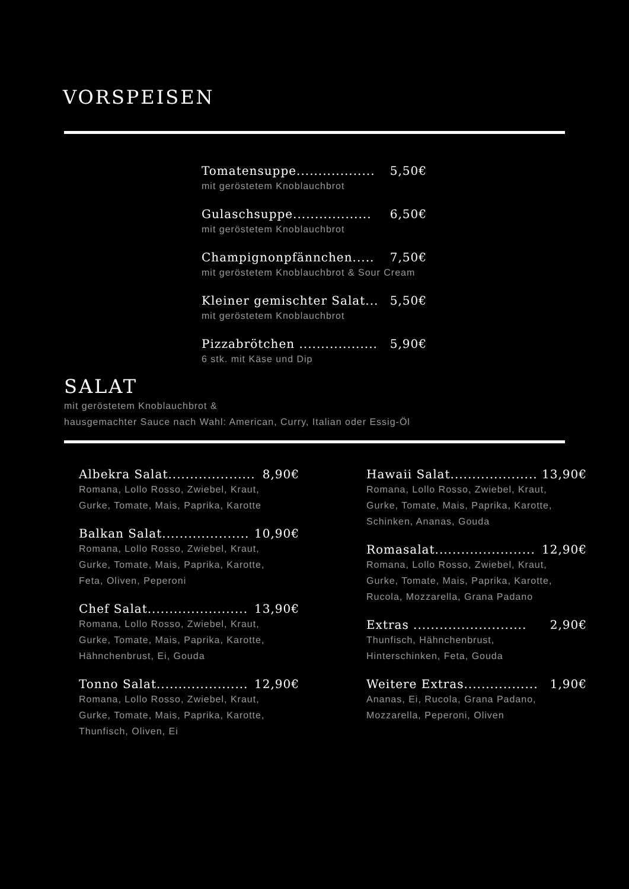VORSPEISEN
Tomatensuppe.................. 5,50€
mit geröstetem Knoblauchbrot
Gulaschsuppe.................. 6,50€
mit geröstetem Knoblauchbrot
Champignonpfännchen..... 7,50€
mit geröstetem Knoblauchbrot & Sour Cream
Kleiner gemischter Salat... 5,50€
mit geröstetem Knoblauchbrot
Pizzabrötchen .................. 5,90€
6 stk. mit Käse und Dip
SALAT
mit geröstetem Knoblauchbrot &
hausgemachter Sauce nach Wahl: American, Curry, Italian oder Essig-Öl
Albekra Salat.................... 8,90€
Romana, Lollo Rosso, Zwiebel, Kraut,
Gurke, Tomate, Mais, Paprika, Karotte
Balkan Salat.................... 10,90€
Romana, Lollo Rosso, Zwiebel, Kraut,
Gurke, Tomate, Mais, Paprika, Karotte,
Feta, Oliven, Peperoni
Chef Salat....................... 13,90€
Romana, Lollo Rosso, Zwiebel, Kraut,
Gurke, Tomate, Mais, Paprika, Karotte,
Hähnchenbrust, Ei, Gouda
Tonno Salat..................... 12,90€
Romana, Lollo Rosso, Zwiebel, Kraut,
Gurke, Tomate, Mais, Paprika, Karotte,
Thunfisch, Oliven, Ei
Hawaii Salat.................... 13,90€
Romana, Lollo Rosso, Zwiebel, Kraut,
Gurke, Tomate, Mais, Paprika, Karotte,
Schinken, Ananas, Gouda
Romasalat....................... 12,90€
Romana, Lollo Rosso, Zwiebel, Kraut,
Gurke, Tomate, Mais, Paprika, Karotte,
Rucola, Mozzarella, Grana Padano
Extras .......................... 2,90€
Thunfisch, Hähnchenbrust,
Hinterschinken, Feta, Gouda
Weitere Extras................. 1,90€
Ananas, Ei, Rucola, Grana Padano,
Mozzarella, Peperoni, Oliven